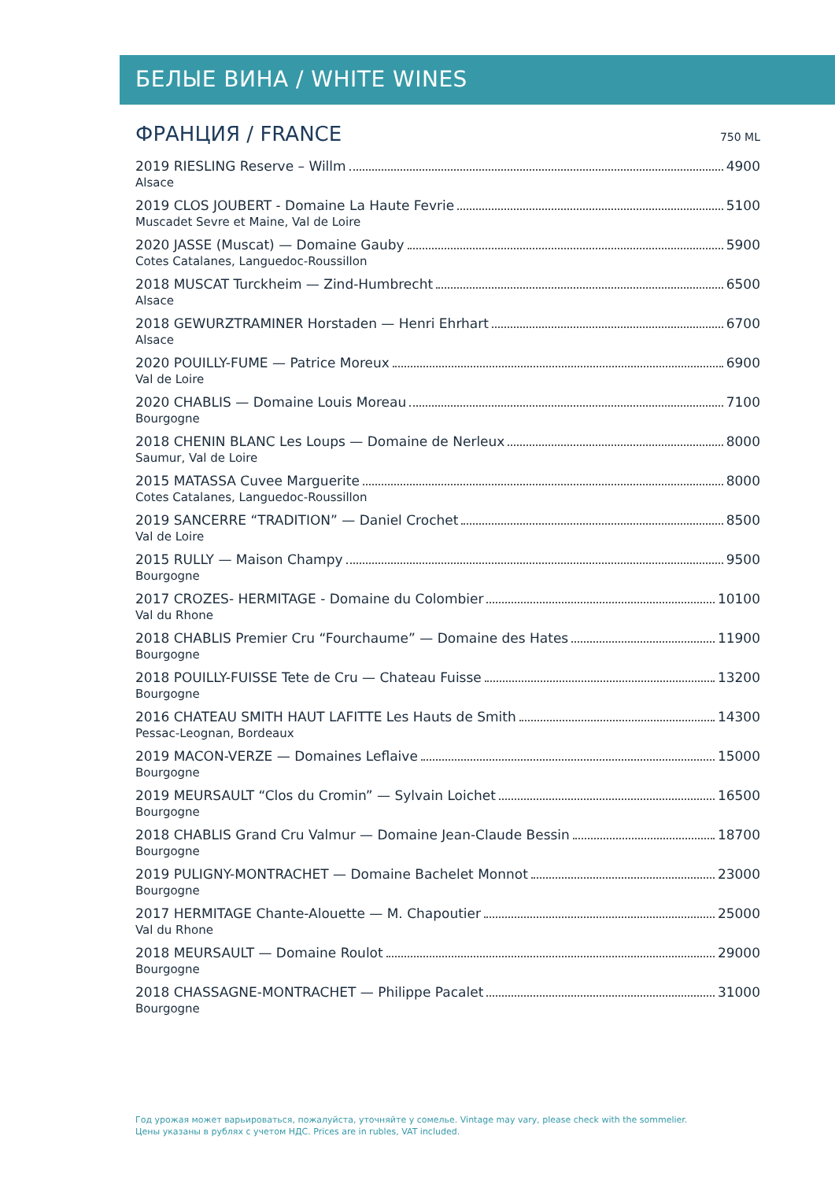БЕЛЫЕ ВИНА / WHITE WINES
ФРАНЦИЯ / FRANCE
750 ML
2019 RIESLING Reserve – Willm 4900
Alsace
2019 CLOS JOUBERT - Domaine La Haute Fevrie 5100
Muscadet Sevre et Maine, Val de Loire
2020 JASSE (Muscat) — Domaine Gauby 5900
Cotes Catalanes, Languedoc-Roussillon
2018 MUSCAT Turckheim — Zind-Humbrecht 6500
Alsace
2018 GEWURZTRAMINER Horstaden — Henri Ehrhart 6700
Alsace
2020 POUILLY-FUME — Patrice Moreux 6900
Val de Loire
2020 CHABLIS — Domaine Louis Moreau 7100
Bourgogne
2018 CHENIN BLANC Les Loups — Domaine de Nerleux 8000
Saumur, Val de Loire
2015 MATASSA Cuvee Marguerite 8000
Cotes Catalanes, Languedoc-Roussillon
2019 SANCERRE “TRADITION” — Daniel Crochet 8500
Val de Loire
2015 RULLY — Maison Champy 9500
Bourgogne
2017 CROZES- HERMITAGE - Domaine du Colombier 10100
Val du Rhone
2018 CHABLIS Premier Cru “Fourchaume” — Domaine des Hates 11900
Bourgogne
2018 POUILLY-FUISSE Tete de Cru — Chateau Fuisse 13200
Bourgogne
2016 CHATEAU SMITH HAUT LAFITTE Les Hauts de Smith 14300
Pessac-Leognan, Bordeaux
2019 MACON-VERZE — Domaines Leflaive 15000
Bourgogne
2019 MEURSAULT “Clos du Cromin” — Sylvain Loichet 16500
Bourgogne
2018 CHABLIS Grand Cru Valmur — Domaine Jean-Claude Bessin 18700
Bourgogne
2019 PULIGNY-MONTRACHET — Domaine Bachelet Monnot 23000
Bourgogne
2017 HERMITAGE Chante-Alouette — M. Chapoutier 25000
Val du Rhone
2018 MEURSAULT — Domaine Roulot 29000
Bourgogne
2018 CHASSAGNE-MONTRACHET — Philippe Pacalet 31000
Bourgogne
Год урожая может варьироваться, пожалуйста, уточняйте у сомелье. Vintage may vary, please check with the sommelier.
Цены указаны в рублях с учетом НДС. Prices are in rubles, VAT included.